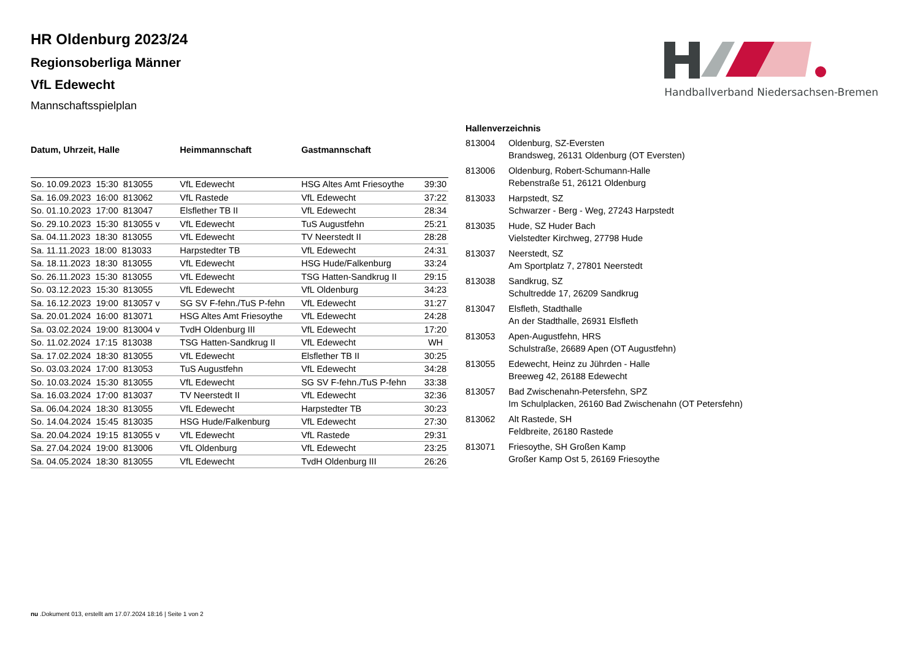Handballverband Niedersachsen-Bremen
HR Oldenburg 2023/24
Regionsoberliga Männer
VfL Edewecht
Mannschaftsspielplan
| Datum, Uhrzeit, Halle | Heimmannschaft | Gastmannschaft | |
| --- | --- | --- | --- |
| So. 10.09.2023 15:30 813055 | VfL Edewecht | HSG Altes Amt Friesoythe | 39:30 |
| Sa. 16.09.2023 16:00 813062 | VfL Rastede | VfL Edewecht | 37:22 |
| So. 01.10.2023 17:00 813047 | Elsflether TB II | VfL Edewecht | 28:34 |
| So. 29.10.2023 15:30 813055 v | VfL Edewecht | TuS Augustfehn | 25:21 |
| Sa. 04.11.2023 18:30 813055 | VfL Edewecht | TV Neerstedt II | 28:28 |
| Sa. 11.11.2023 18:00 813033 | Harpstedter TB | VfL Edewecht | 24:31 |
| Sa. 18.11.2023 18:30 813055 | VfL Edewecht | HSG Hude/Falkenburg | 33:24 |
| So. 26.11.2023 15:30 813055 | VfL Edewecht | TSG Hatten-Sandkrug II | 29:15 |
| So. 03.12.2023 15:30 813055 | VfL Edewecht | VfL Oldenburg | 34:23 |
| Sa. 16.12.2023 19:00 813057 v | SG SV F-fehn./TuS P-fehn | VfL Edewecht | 31:27 |
| Sa. 20.01.2024 16:00 813071 | HSG Altes Amt Friesoythe | VfL Edewecht | 24:28 |
| Sa. 03.02.2024 19:00 813004 v | TvdH Oldenburg III | VfL Edewecht | 17:20 |
| So. 11.02.2024 17:15 813038 | TSG Hatten-Sandkrug II | VfL Edewecht | WH |
| Sa. 17.02.2024 18:30 813055 | VfL Edewecht | Elsflether TB II | 30:25 |
| So. 03.03.2024 17:00 813053 | TuS Augustfehn | VfL Edewecht | 34:28 |
| So. 10.03.2024 15:30 813055 | VfL Edewecht | SG SV F-fehn./TuS P-fehn | 33:38 |
| Sa. 16.03.2024 17:00 813037 | TV Neerstedt II | VfL Edewecht | 32:36 |
| Sa. 06.04.2024 18:30 813055 | VfL Edewecht | Harpstedter TB | 30:23 |
| So. 14.04.2024 15:45 813035 | HSG Hude/Falkenburg | VfL Edewecht | 27:30 |
| Sa. 20.04.2024 19:15 813055 v | VfL Edewecht | VfL Rastede | 29:31 |
| Sa. 27.04.2024 19:00 813006 | VfL Oldenburg | VfL Edewecht | 23:25 |
| Sa. 04.05.2024 18:30 813055 | VfL Edewecht | TvdH Oldenburg III | 26:26 |
| Hallenverzeichnis | |
| --- | --- |
| 813004 | Oldenburg, SZ-Eversten Brandsweg, 26131 Oldenburg (OT Eversten) |
| 813006 | Oldenburg, Robert-Schumann-Halle Rebenstraße 51, 26121 Oldenburg |
| 813033 | Harpstedt, SZ Schwarzer - Berg - Weg, 27243 Harpstedt |
| 813035 | Hude, SZ Huder Bach Vielstedter Kirchweg, 27798 Hude |
| 813037 | Neerstedt, SZ Am Sportplatz 7, 27801 Neerstedt |
| 813038 | Sandkrug, SZ Schultredde 17, 26209 Sandkrug |
| 813047 | Elsfleth, Stadthalle An der Stadthalle, 26931 Elsfleth |
| 813053 | Apen-Augustfehn, HRS Schulstraße, 26689 Apen (OT Augustfehn) |
| 813055 | Edewecht, Heinz zu Jührden - Halle Breeweg 42, 26188 Edewecht |
| 813057 | Bad Zwischenahn-Petersfehn, SPZ Im Schulplacken, 26160 Bad Zwischenahn (OT Petersfehn) |
| 813062 | Alt Rastede, SH Feldbreite, 26180 Rastede |
| 813071 | Friesoythe, SH Großen Kamp Großer Kamp Ost 5, 26169 Friesoythe |
nu .Dokument 013, erstellt am 17.07.2024 18:16 | Seite 1 von 2